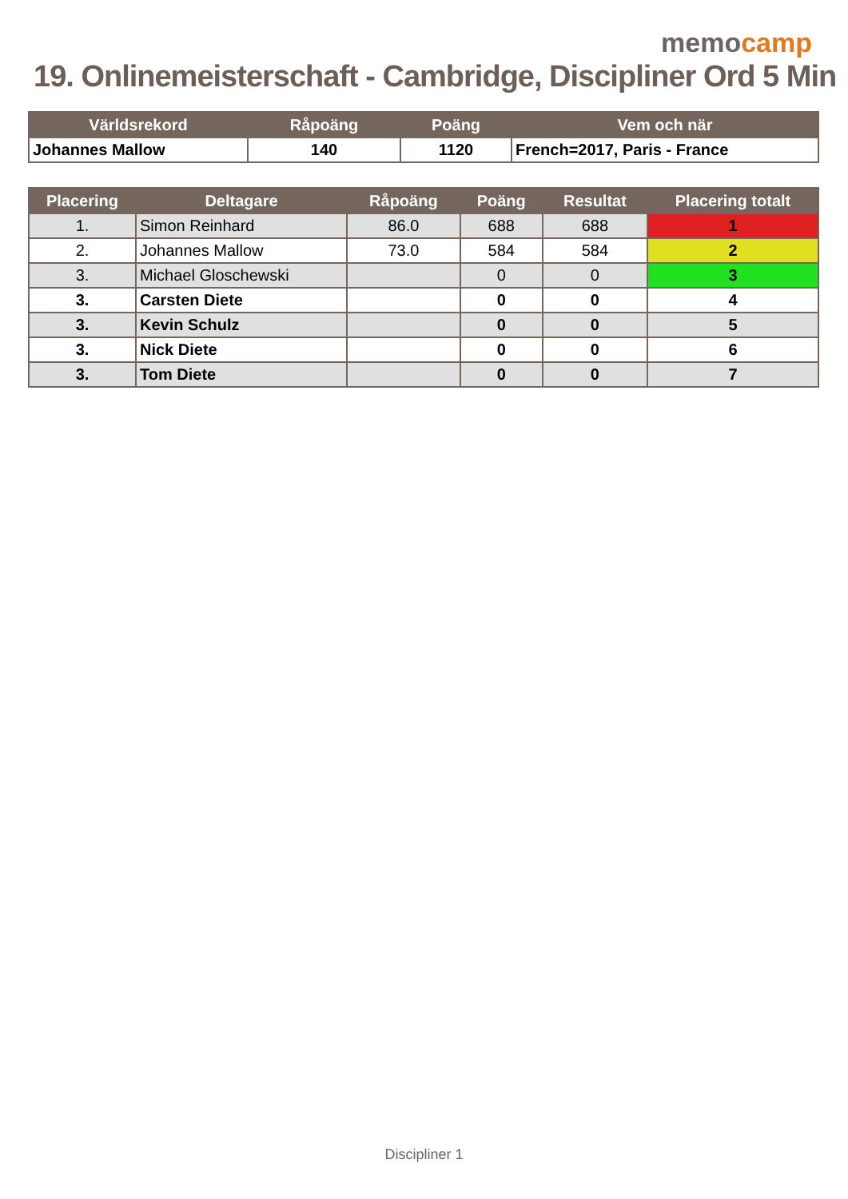memocamp
19. Onlinemeisterschaft - Cambridge, Discipliner Ord 5 Min
| Världsrekord | Råpoäng | Poäng | Vem och när |
| --- | --- | --- | --- |
| Johannes Mallow | 140 | 1120 | French=2017, Paris - France |
| Placering | Deltagare | Råpoäng | Poäng | Resultat | Placering totalt |
| --- | --- | --- | --- | --- | --- |
| 1. | Simon Reinhard | 86.0 | 688 | 688 | 1 |
| 2. | Johannes Mallow | 73.0 | 584 | 584 | 2 |
| 3. | Michael Gloschewski | | 0 | 0 | 3 |
| 3. | Carsten Diete | | 0 | 0 | 4 |
| 3. | Kevin Schulz | | 0 | 0 | 5 |
| 3. | Nick Diete | | 0 | 0 | 6 |
| 3. | Tom Diete | | 0 | 0 | 7 |
Discipliner 1